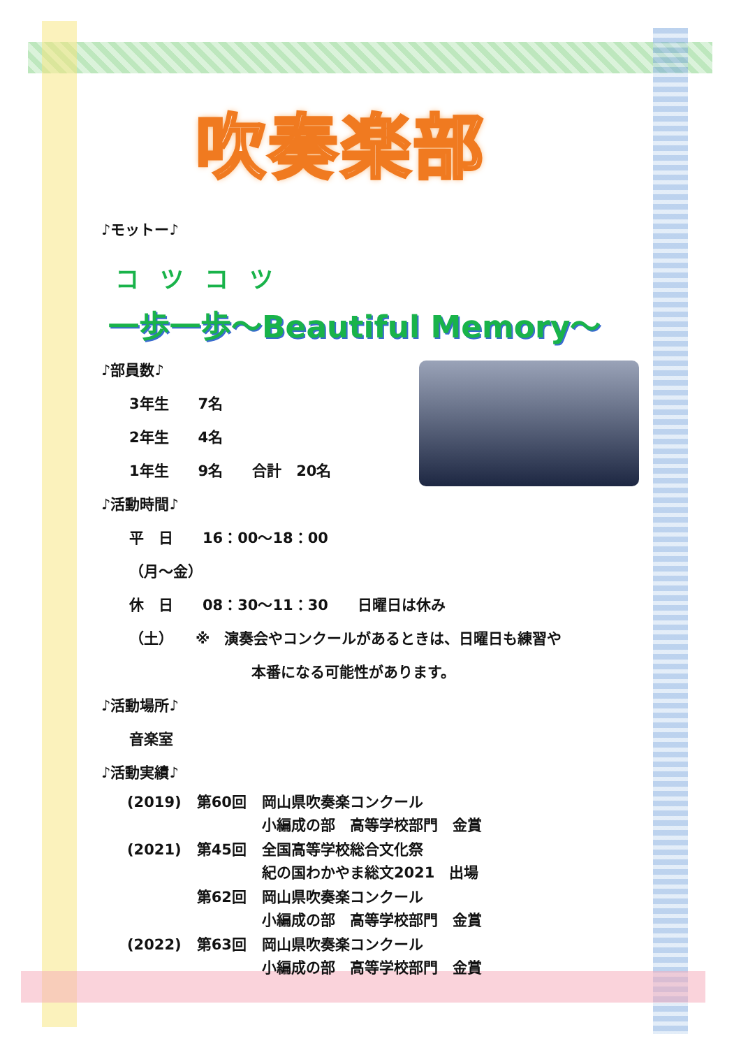吹奏楽部
♪モットー♪
コツコツ
一歩一歩～Beautiful Memory～
♪部員数♪
3年生　　7名
2年生　　4名
1年生　　9名　　合計　20名
♪活動時間♪
平　日　　16：00～18：00
（月～金）
休　日　　08：30～11：30　　日曜日は休み
（土）　　※　演奏会やコンクールがあるときは、日曜日も練習や
本番になる可能性があります。
♪活動場所♪
音楽室
♪活動実績♪
| (2019) | 第60回 | 岡山県吹奏楽コンクール 小編成の部 高等学校部門 金賞 |
| (2021) | 第45回 | 全国高等学校総合文化祭 紀の国わかやま総文2021 出場 |
| | 第62回 | 岡山県吹奏楽コンクール 小編成の部 高等学校部門 金賞 |
| (2022) | 第63回 | 岡山県吹奏楽コンクール 小編成の部 高等学校部門 金賞 |